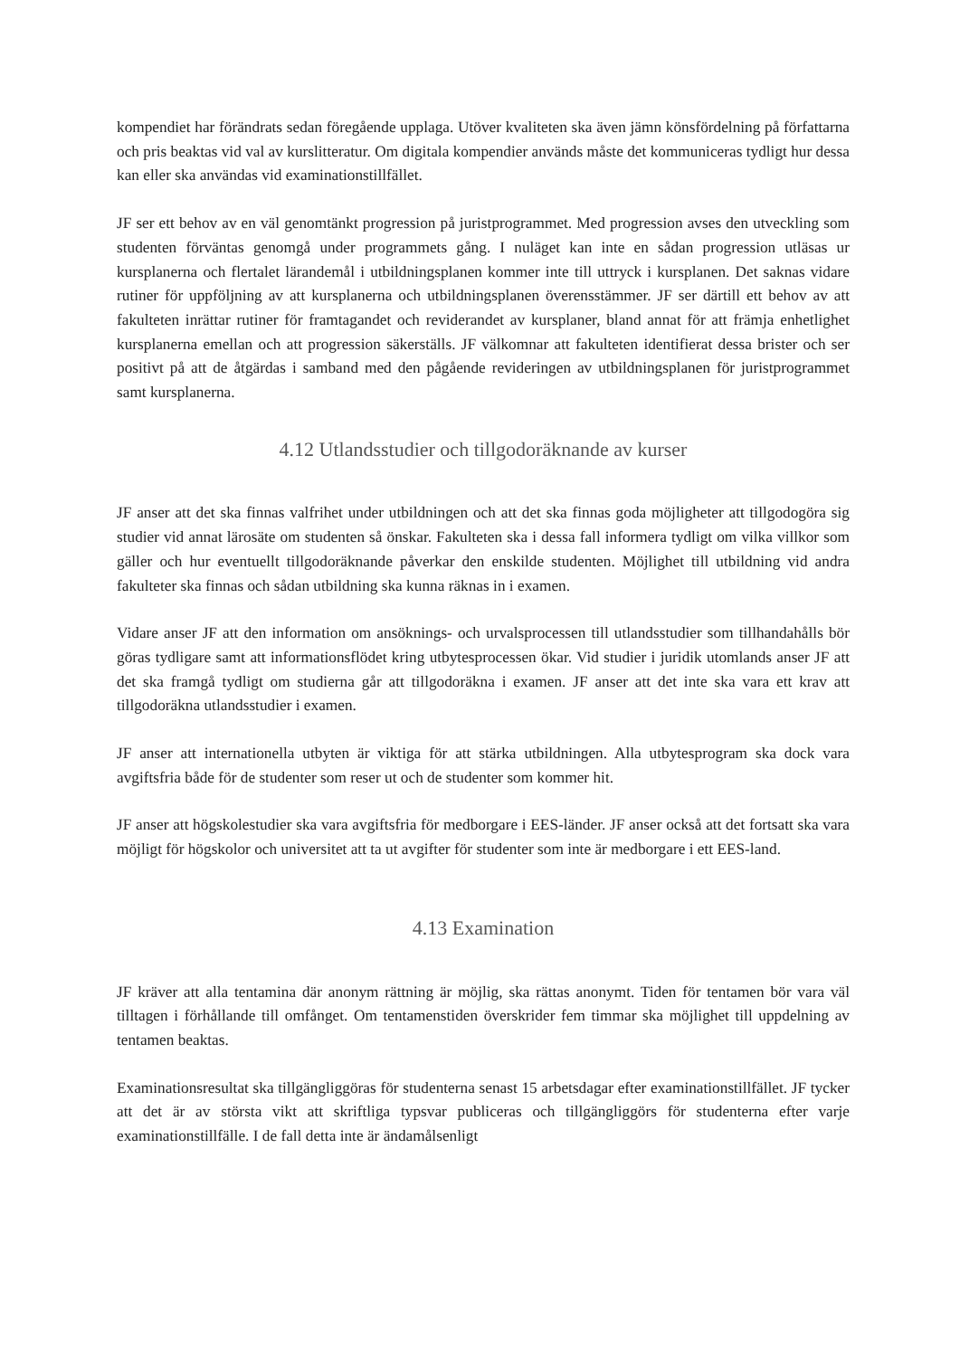kompendiet har förändrats sedan föregående upplaga. Utöver kvaliteten ska även jämn könsfördelning på författarna och pris beaktas vid val av kurslitteratur. Om digitala kompendier används måste det kommuniceras tydligt hur dessa kan eller ska användas vid examinationstillfället.
JF ser ett behov av en väl genomtänkt progression på juristprogrammet. Med progression avses den utveckling som studenten förväntas genomgå under programmets gång. I nuläget kan inte en sådan progression utläsas ur kursplanerna och flertalet lärandemål i utbildningsplanen kommer inte till uttryck i kursplanen. Det saknas vidare rutiner för uppföljning av att kursplanerna och utbildningsplanen överensstämmer. JF ser därtill ett behov av att fakulteten inrättar rutiner för framtagandet och reviderandet av kursplaner, bland annat för att främja enhetlighet kursplanerna emellan och att progression säkerställs. JF välkomnar att fakulteten identifierat dessa brister och ser positivt på att de åtgärdas i samband med den pågående revideringen av utbildningsplanen för juristprogrammet samt kursplanerna.
4.12 Utlandsstudier och tillgodoräknande av kurser
JF anser att det ska finnas valfrihet under utbildningen och att det ska finnas goda möjligheter att tillgodogöra sig studier vid annat lärosäte om studenten så önskar. Fakulteten ska i dessa fall informera tydligt om vilka villkor som gäller och hur eventuellt tillgodoräknande påverkar den enskilde studenten. Möjlighet till utbildning vid andra fakulteter ska finnas och sådan utbildning ska kunna räknas in i examen.
Vidare anser JF att den information om ansöknings- och urvalsprocessen till utlandsstudier som tillhandahålls bör göras tydligare samt att informationsflödet kring utbytesprocessen ökar. Vid studier i juridik utomlands anser JF att det ska framgå tydligt om studierna går att tillgodoräkna i examen. JF anser att det inte ska vara ett krav att tillgodoräkna utlandsstudier i examen.
JF anser att internationella utbyten är viktiga för att stärka utbildningen. Alla utbytesprogram ska dock vara avgiftsfria både för de studenter som reser ut och de studenter som kommer hit.
JF anser att högskolestudier ska vara avgiftsfria för medborgare i EES-länder. JF anser också att det fortsatt ska vara möjligt för högskolor och universitet att ta ut avgifter för studenter som inte är medborgare i ett EES-land.
4.13 Examination
JF kräver att alla tentamina där anonym rättning är möjlig, ska rättas anonymt. Tiden för tentamen bör vara väl tilltagen i förhållande till omfånget. Om tentamenstiden överskrider fem timmar ska möjlighet till uppdelning av tentamen beaktas.
Examinationsresultat ska tillgängliggöras för studenterna senast 15 arbetsdagar efter examinationstillfället. JF tycker att det är av största vikt att skriftliga typsvar publiceras och tillgängliggörs för studenterna efter varje examinationstillfälle. I de fall detta inte är ändamålsenligt